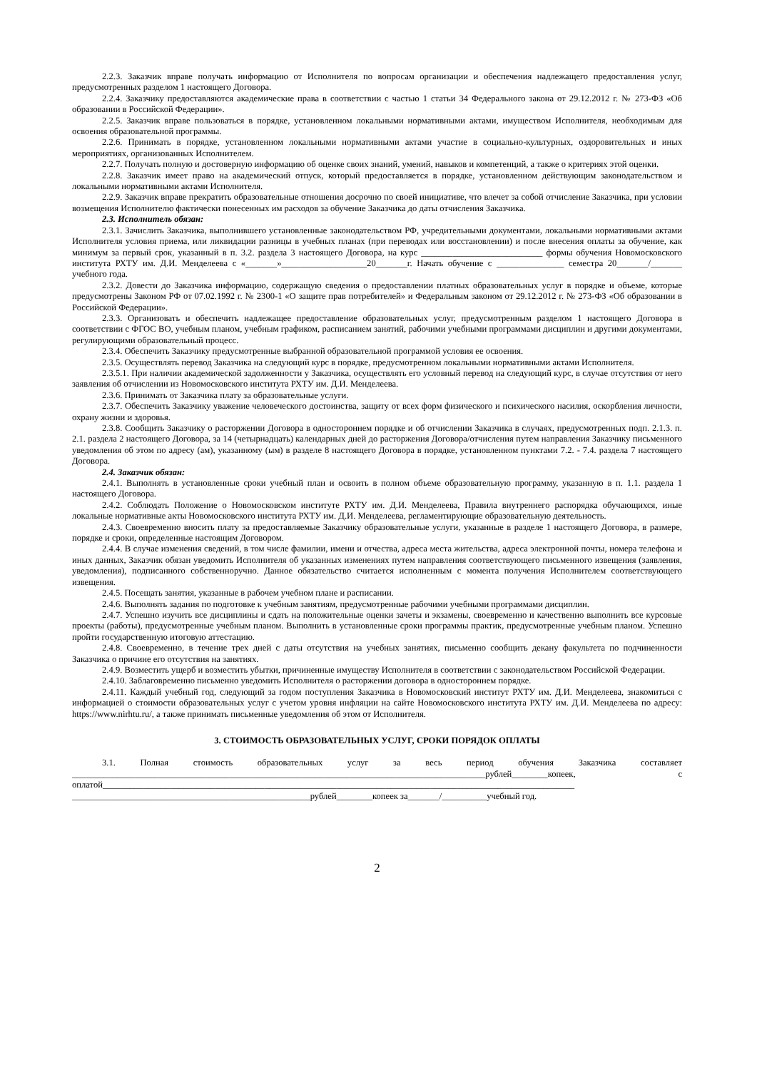2.2.3. Заказчик вправе получать информацию от Исполнителя по вопросам организации и обеспечения надлежащего предоставления услуг, предусмотренных разделом 1 настоящего Договора.
2.2.4. Заказчику предоставляются академические права в соответствии с частью 1 статьи 34 Федерального закона от 29.12.2012 г. № 273-ФЗ «Об образовании в Российской Федерации».
2.2.5. Заказчик вправе пользоваться в порядке, установленном локальными нормативными актами, имуществом Исполнителя, необходимым для освоения образовательной программы.
2.2.6. Принимать в порядке, установленном локальными нормативными актами участие в социально-культурных, оздоровительных и иных мероприятиях, организованных Исполнителем.
2.2.7. Получать полную и достоверную информацию об оценке своих знаний, умений, навыков и компетенций, а также о критериях этой оценки.
2.2.8. Заказчик имеет право на академический отпуск, который предоставляется в порядке, установленном действующим законодательством и локальными нормативными актами Исполнителя.
2.2.9. Заказчик вправе прекратить образовательные отношения досрочно по своей инициативе, что влечет за собой отчисление Заказчика, при условии возмещения Исполнителю фактически понесенных им расходов за обучение Заказчика до даты отчисления Заказчика.
2.3. Исполнитель обязан:
2.3.1. Зачислить Заказчика, выполнившего установленные законодательством РФ, учредительными документами, локальными нормативными актами Исполнителя условия приема, или ликвидации разницы в учебных планах (при переводах или восстановлении) и после внесения оплаты за обучение, как минимум за первый срок, указанный в п. 3.2. раздела 3 настоящего Договора, на курс ___________________________ формы обучения Новомосковского института РХТУ им. Д.И. Менделеева с «_______»___________________20_______г. Начать обучение с _______________ семестра 20_______/_______ учебного года.
2.3.2. Довести до Заказчика информацию, содержащую сведения о предоставлении платных образовательных услуг в порядке и объеме, которые предусмотрены Законом РФ от 07.02.1992 г. № 2300-1 «О защите прав потребителей» и Федеральным законом от 29.12.2012 г. № 273-ФЗ «Об образовании в Российской Федерации».
2.3.3. Организовать и обеспечить надлежащее предоставление образовательных услуг, предусмотренным разделом 1 настоящего Договора в соответствии с ФГОС ВО, учебным планом, учебным графиком, расписанием занятий, рабочими учебными программами дисциплин и другими документами, регулирующими образовательный процесс.
2.3.4. Обеспечить Заказчику предусмотренные выбранной образовательной программой условия ее освоения.
2.3.5. Осуществлять перевод Заказчика на следующий курс в порядке, предусмотренном локальными нормативными актами Исполнителя.
2.3.5.1. При наличии академической задолженности у Заказчика, осуществлять его условный перевод на следующий курс, в случае отсутствия от него заявления об отчислении из Новомосковского института РХТУ им. Д.И. Менделеева.
2.3.6. Принимать от Заказчика плату за образовательные услуги.
2.3.7. Обеспечить Заказчику уважение человеческого достоинства, защиту от всех форм физического и психического насилия, оскорбления личности, охрану жизни и здоровья.
2.3.8. Сообщить Заказчику о расторжении Договора в одностороннем порядке и об отчислении Заказчика в случаях, предусмотренных подп. 2.1.3. п. 2.1. раздела 2 настоящего Договора, за 14 (четырнадцать) календарных дней до расторжения Договора/отчисления путем направления Заказчику письменного уведомления об этом по адресу (ам), указанному (ым) в разделе 8 настоящего Договора в порядке, установленном пунктами 7.2. - 7.4. раздела 7 настоящего Договора.
2.4. Заказчик обязан:
2.4.1. Выполнять в установленные сроки учебный план и освоить в полном объеме образовательную программу, указанную в п. 1.1. раздела 1 настоящего Договора.
2.4.2. Соблюдать Положение о Новомосковском институте РХТУ им. Д.И. Менделеева, Правила внутреннего распорядка обучающихся, иные локальные нормативные акты Новомосковского института РХТУ им. Д.И. Менделеева, регламентирующие образовательную деятельность.
2.4.3. Своевременно вносить плату за предоставляемые Заказчику образовательные услуги, указанные в разделе 1 настоящего Договора, в размере, порядке и сроки, определенные настоящим Договором.
2.4.4. В случае изменения сведений, в том числе фамилии, имени и отчества, адреса места жительства, адреса электронной почты, номера телефона и иных данных, Заказчик обязан уведомить Исполнителя об указанных изменениях путем направления соответствующего письменного извещения (заявления, уведомления), подписанного собственноручно. Данное обязательство считается исполненным с момента получения Исполнителем соответствующего извещения.
2.4.5. Посещать занятия, указанные в рабочем учебном плане и расписании.
2.4.6. Выполнять задания по подготовке к учебным занятиям, предусмотренные рабочими учебными программами дисциплин.
2.4.7. Успешно изучить все дисциплины и сдать на положительные оценки зачеты и экзамены, своевременно и качественно выполнить все курсовые проекты (работы), предусмотренные учебным планом. Выполнить в установленные сроки программы практик, предусмотренные учебным планом. Успешно пройти государственную итоговую аттестацию.
2.4.8. Своевременно, в течение трех дней с даты отсутствия на учебных занятиях, письменно сообщить декану факультета по подчиненности Заказчика о причине его отсутствия на занятиях.
2.4.9. Возместить ущерб и возместить убытки, причиненные имуществу Исполнителя в соответствии с законодательством Российской Федерации.
2.4.10. Заблаговременно письменно уведомить Исполнителя о расторжении договора в одностороннем порядке.
2.4.11. Каждый учебный год, следующий за годом поступления Заказчика в Новомосковский институт РХТУ им. Д.И. Менделеева, знакомиться с информацией о стоимости образовательных услуг с учетом уровня инфляции на сайте Новомосковского института РХТУ им. Д.И. Менделеева по адресу: https://www.nirhtu.ru/, а также принимать письменные уведомления об этом от Исполнителя.
3. СТОИМОСТЬ ОБРАЗОВАТЕЛЬНЫХ УСЛУГ, СРОКИ ПОРЯДОК ОПЛАТЫ
3.1. Полная стоимость образовательных услуг за весь период обучения Заказчика составляет ____________________________________________________________________________________________рублей________копеек, с оплатой_________________________________________________________________________________________________________ _____________________________________________________рублей________копеек за_______/__________учебный год.
2